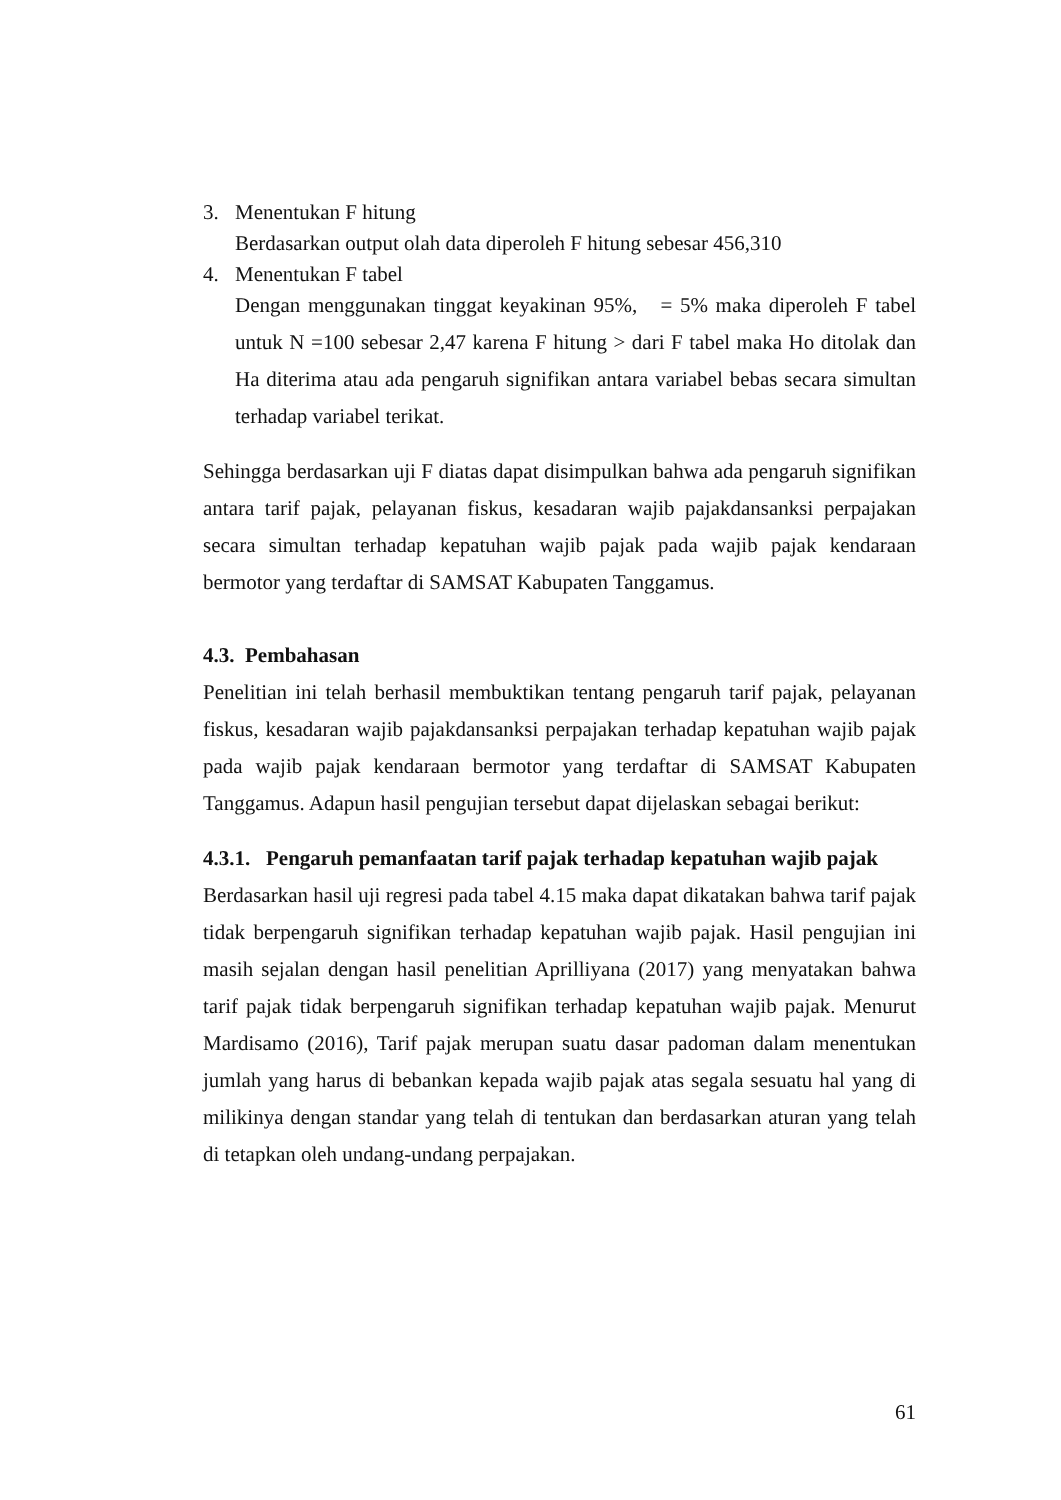3. Menentukan F hitung
Berdasarkan output olah data diperoleh F hitung sebesar 456,310
4. Menentukan F tabel
Dengan menggunakan tinggat keyakinan 95%, = 5% maka diperoleh F tabel untuk N =100 sebesar 2,47 karena F hitung > dari F tabel maka Ho ditolak dan Ha diterima atau ada pengaruh signifikan antara variabel bebas secara simultan terhadap variabel terikat.
Sehingga berdasarkan uji F diatas dapat disimpulkan bahwa ada pengaruh signifikan antara tarif pajak, pelayanan fiskus, kesadaran wajib pajakdansanksi perpajakan secara simultan terhadap kepatuhan wajib pajak pada wajib pajak kendaraan bermotor yang terdaftar di SAMSAT Kabupaten Tanggamus.
4.3. Pembahasan
Penelitian ini telah berhasil membuktikan tentang pengaruh tarif pajak, pelayanan fiskus, kesadaran wajib pajakdansanksi perpajakan terhadap kepatuhan wajib pajak pada wajib pajak kendaraan bermotor yang terdaftar di SAMSAT Kabupaten Tanggamus. Adapun hasil pengujian tersebut dapat dijelaskan sebagai berikut:
4.3.1. Pengaruh pemanfaatan tarif pajak terhadap kepatuhan wajib pajak
Berdasarkan hasil uji regresi pada tabel 4.15 maka dapat dikatakan bahwa tarif pajak tidak berpengaruh signifikan terhadap kepatuhan wajib pajak. Hasil pengujian ini masih sejalan dengan hasil penelitian Aprilliyana (2017) yang menyatakan bahwa tarif pajak tidak berpengaruh signifikan terhadap kepatuhan wajib pajak. Menurut Mardisamo (2016), Tarif pajak merupan suatu dasar padoman dalam menentukan jumlah yang harus di bebankan kepada wajib pajak atas segala sesuatu hal yang di milikinya dengan standar yang telah di tentukan dan berdasarkan aturan yang telah di tetapkan oleh undang-undang perpajakan.
61